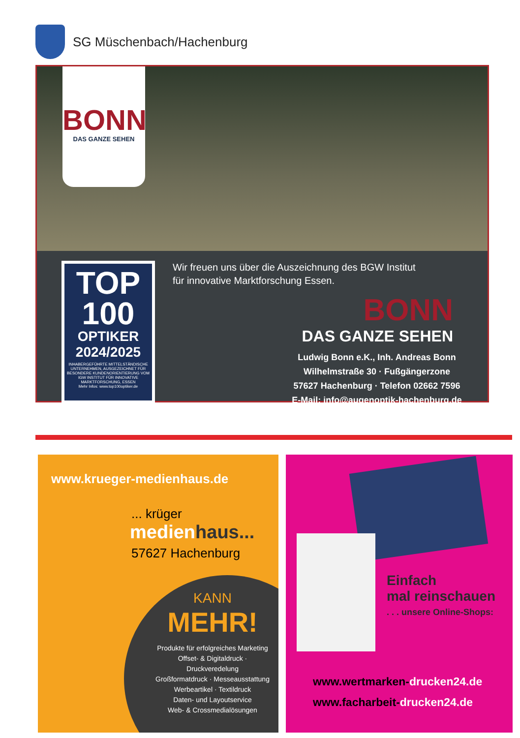SG Müschenbach/Hachenburg
BONN
DAS GANZE SEHEN
TOP
100
OPTIKER
2024/2025
INHABERGEFÜHRTE MITTELSTÄNDISCHE UNTERNEHMEN, AUSGEZEICHNET FÜR BESONDERE KUNDENORIENTIERUNG VOM IGW INSTITUT FÜR INNOVATIVE MARKTFORSCHUNG, ESSEN
Mehr Infos: www.top100optiker.de
Wir freuen uns über die Auszeichnung des BGW Institut
für innovative Marktforschung Essen.
BONN
DAS GANZE SEHEN
Ludwig Bonn e.K., Inh. Andreas Bonn
Wilhelmstraße 30 · Fußgängerzone
57627 Hachenburg · Telefon 02662 7596
E-Mail: info@augenoptik-hachenburg.de
www.krueger-medienhaus.de
... krüger
medienhaus...
57627 Hachenburg
KANN
MEHR!
Produkte für erfolgreiches Marketing
Offset- & Digitaldruck · Druckveredelung
Großformatdruck · Messeausstattung
Werbeartikel · Textildruck
Daten- und Layoutservice
Web- & Crossmedialösungen
Einfach
mal reinschauen. . . unsere Online-Shops:
www.wertmarken-drucken24.de
www.facharbeit-drucken24.de